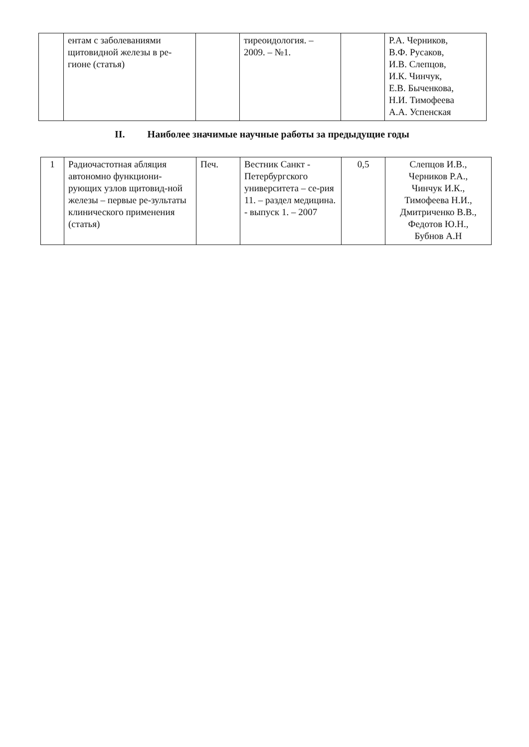| | ентам с заболеваниями щитовидной железы в ре-гионе (статья) | | тиреоидология. – 2009. – №1. | | Р.А. Черников, В.Ф. Русаков, И.В. Слепцов, И.К. Чинчук, Е.В. Быченкова, Н.И. Тимофеева А.А. Успенская |
II. Наиболее значимые научные работы за предыдущие годы
| 1 | Радиочастотная абляция автономно функциони-рующих узлов щитовид-ной железы – первые ре-зультаты клинического применения (статья) | Печ. | Вестник Санкт - Петербургского университета – се-рия 11. – раздел медицина. - выпуск 1. – 2007 | 0,5 | Слепцов И.В., Черников Р.А., Чинчук И.К., Тимофеева Н.И., Дмитриченко В.В., Федотов Ю.Н., Бубнов А.Н |